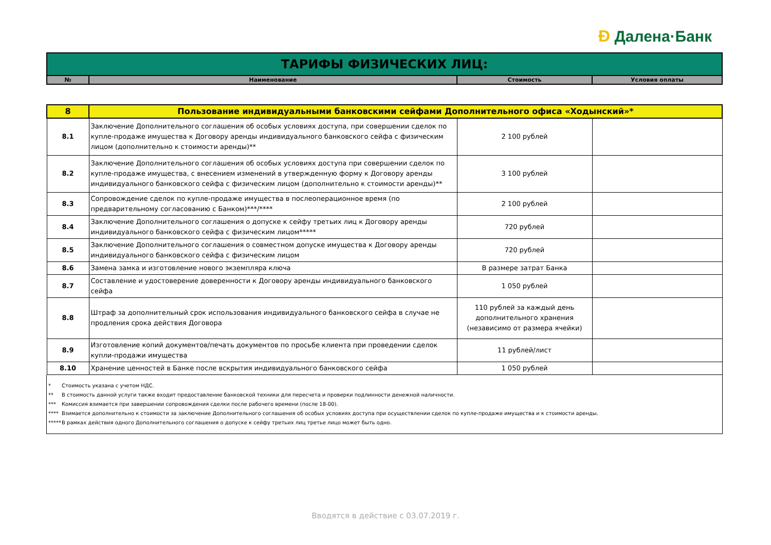Ð Далена·Банк
| ТАРИФЫ ФИЗИЧЕСКИХ ЛИЦ: | | | |
| № | Наименование | Стоимость | Условия оплаты |
| 8 | Пользование индивидуальными банковскими сейфами Дополнительного офиса «Ходынский»* | | |
| 8.1 | Заключение Дополнительного соглашения об особых условиях доступа, при совершении сделок по купле-продаже имущества к Договору аренды индивидуального банковского сейфа с физическим лицом (дополнительно к стоимости аренды)** | 2 100 рублей | |
| 8.2 | Заключение Дополнительного соглашения об особых условиях доступа при совершении сделок по купле-продаже имущества, с внесением изменений в утвержденную форму к Договору аренды индивидуального банковского сейфа с физическим лицом (дополнительно к стоимости аренды)** | 3 100 рублей | |
| 8.3 | Сопровождение сделок по купле-продаже имущества в послеоперационное время (по предварительному согласованию с Банком)***/**** | 2 100 рублей | |
| 8.4 | Заключение Дополнительного соглашения о допуске к сейфу третьих лиц к Договору аренды индивидуального банковского сейфа с физическим лицом***** | 720 рублей | |
| 8.5 | Заключение Дополнительного соглашения о совместном допуске имущества к Договору аренды индивидуального банковского сейфа с физическим лицом | 720 рублей | |
| 8.6 | Замена замка и изготовление нового экземпляра ключа | В размере затрат Банка | |
| 8.7 | Составление и удостоверение доверенности к Договору аренды индивидуального банковского сейфа | 1 050 рублей | |
| 8.8 | Штраф за дополнительный срок использования индивидуального банковского сейфа в случае не продления срока действия Договора | 110 рублей за каждый день дополнительного хранения (независимо от размера ячейки) | |
| 8.9 | Изготовление копий документов/печать документов по просьбе клиента при проведении сделок купли-продажи имущества | 11 рублей/лист | |
| 8.10 | Хранение ценностей в Банке после вскрытия индивидуального банковского сейфа | 1 050 рублей | |
* Стоимость указана с учетом НДС.
** В стоимость данной услуги также входит предоставление банковской техники для пересчета и проверки подлинности денежной наличности.
*** Комиссия взимается при завершении сопровождения сделки после рабочего времени (после 18-00).
**** Взимается дополнительно к стоимости за заключение Дополнительного соглашения об особых условиях доступа при осуществлении сделок по купле-продаже имущества и к стоимости аренды.
***** В рамках действия одного Дополнительного соглашения о допуске к сейфу третьих лиц третье лицо может быть одно.
Вводятся в действие с 03.07.2019 г.